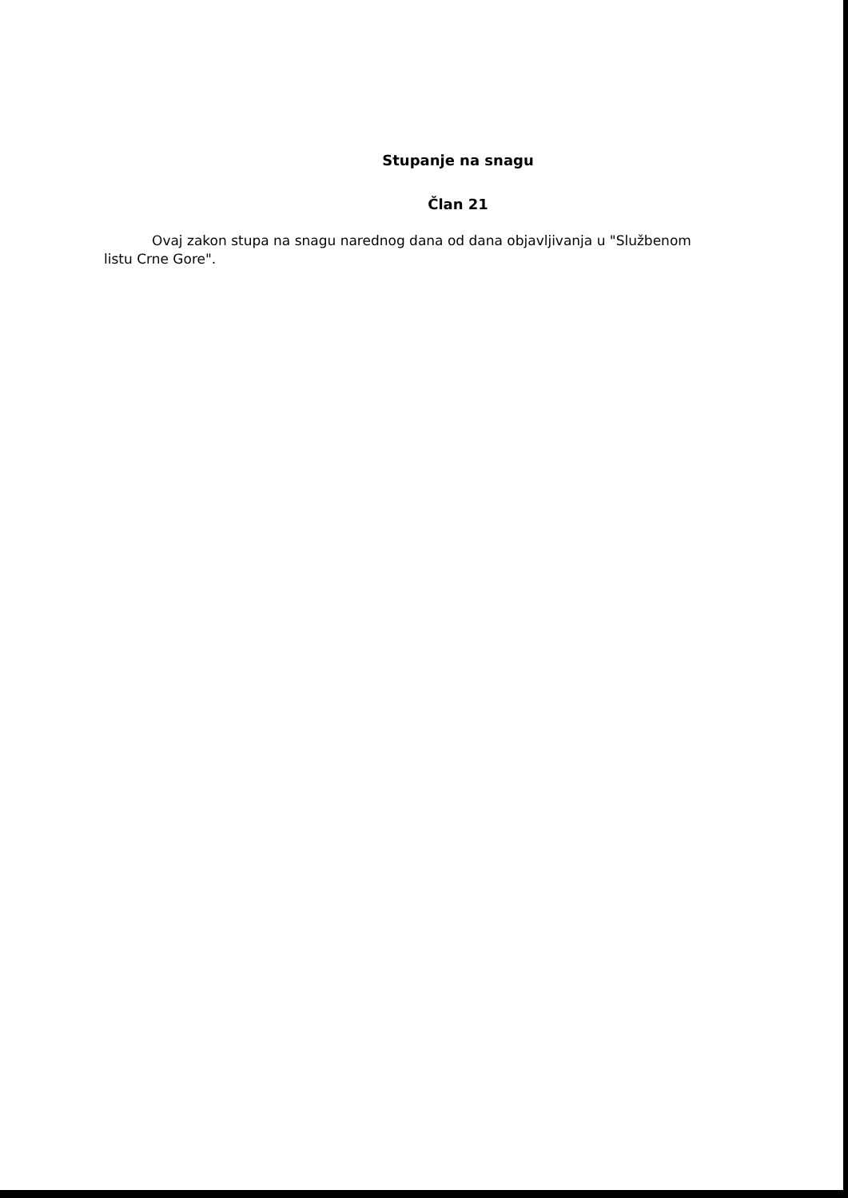Stupanje na snagu
Član 21
Ovaj zakon stupa na snagu narednog dana od dana objavljivanja u "Službenom listu Crne Gore".